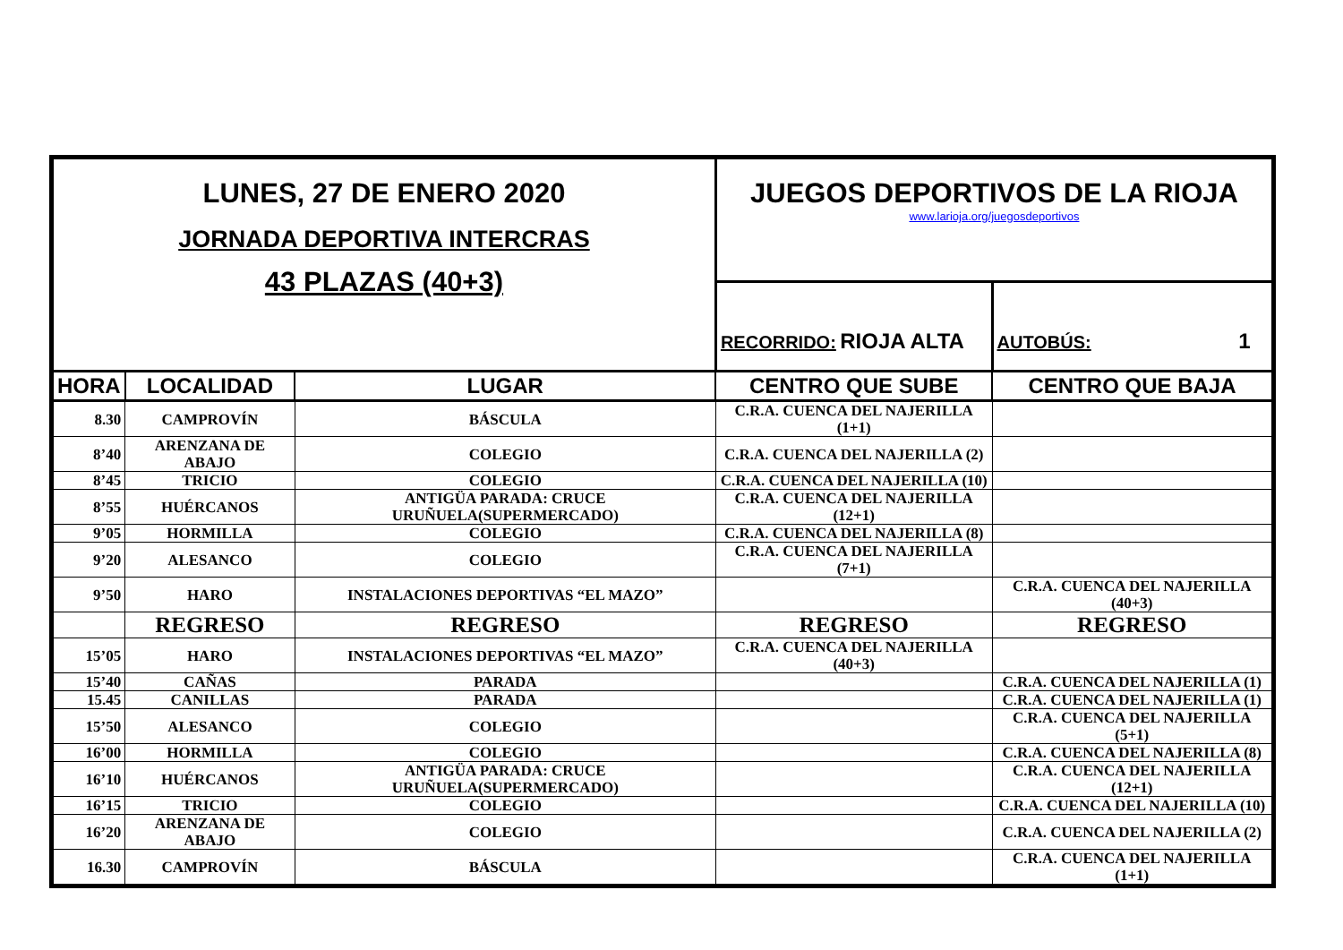| LUNES, 27 DE ENERO 2020 JORNADA DEPORTIVA INTERCRAS 43 PLAZAS (40+3) | | | JUEGOS DEPORTIVOS DE LA RIOJA www.larioja.org/juegosdeportivos | |
| | | | RECORRIDO: RIOJA ALTA | AUTOBÚS: 1 |
| HORA | LOCALIDAD | LUGAR | CENTRO QUE SUBE | CENTRO QUE BAJA |
| 8.30 | CAMPROVÍN | BÁSCULA | C.R.A. CUENCA DEL NAJERILLA (1+1) | |
| 8’40 | ARENZANA DE ABAJO | COLEGIO | C.R.A. CUENCA DEL NAJERILLA (2) | |
| 8’45 | TRICIO | COLEGIO | C.R.A. CUENCA DEL NAJERILLA (10) | |
| 8’55 | HUÉRCANOS | ANTIGÜA PARADA: CRUCE URUÑUELA(SUPERMERCADO) | C.R.A. CUENCA DEL NAJERILLA (12+1) | |
| 9’05 | HORMILLA | COLEGIO | C.R.A. CUENCA DEL NAJERILLA (8) | |
| 9’20 | ALESANCO | COLEGIO | C.R.A. CUENCA DEL NAJERILLA (7+1) | |
| 9’50 | HARO | INSTALACIONES DEPORTIVAS “EL MAZO” | | C.R.A. CUENCA DEL NAJERILLA (40+3) |
| | REGRESO | REGRESO | REGRESO | REGRESO |
| 15’05 | HARO | INSTALACIONES DEPORTIVAS “EL MAZO” | C.R.A. CUENCA DEL NAJERILLA (40+3) | |
| 15’40 | CAÑAS | PARADA | | C.R.A. CUENCA DEL NAJERILLA (1) |
| 15.45 | CANILLAS | PARADA | | C.R.A. CUENCA DEL NAJERILLA (1) |
| 15’50 | ALESANCO | COLEGIO | | C.R.A. CUENCA DEL NAJERILLA (5+1) |
| 16’00 | HORMILLA | COLEGIO | | C.R.A. CUENCA DEL NAJERILLA (8) |
| 16’10 | HUÉRCANOS | ANTIGÜA PARADA: CRUCE URUÑUELA(SUPERMERCADO) | | C.R.A. CUENCA DEL NAJERILLA (12+1) |
| 16’15 | TRICIO | COLEGIO | | C.R.A. CUENCA DEL NAJERILLA (10) |
| 16’20 | ARENZANA DE ABAJO | COLEGIO | | C.R.A. CUENCA DEL NAJERILLA (2) |
| 16.30 | CAMPROVÍN | BÁSCULA | | C.R.A. CUENCA DEL NAJERILLA (1+1) |